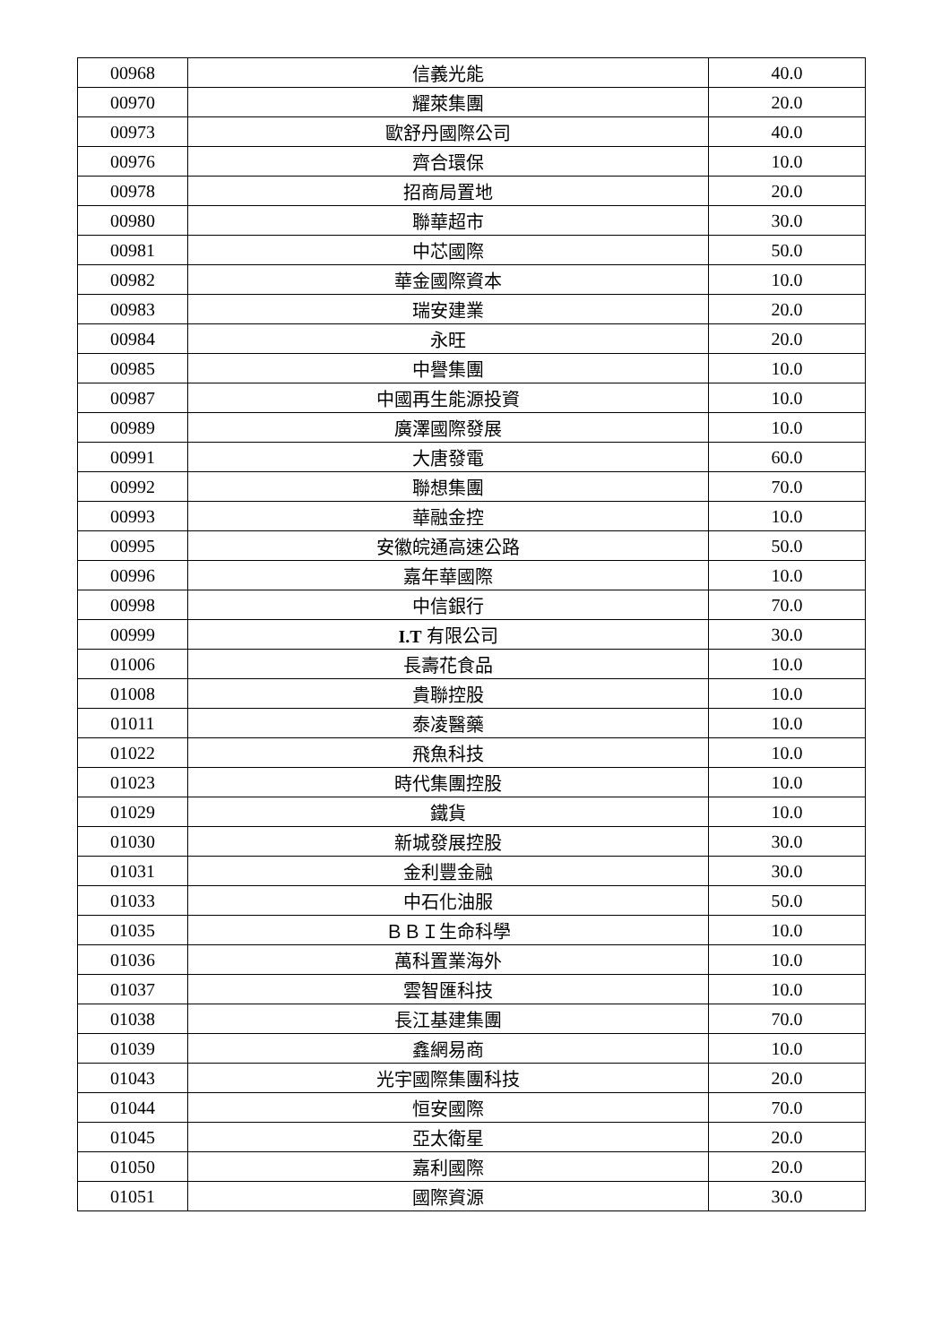| 00968 | 信義光能 | 40.0 |
| 00970 | 耀萊集團 | 20.0 |
| 00973 | 歐舒丹國際公司 | 40.0 |
| 00976 | 齊合環保 | 10.0 |
| 00978 | 招商局置地 | 20.0 |
| 00980 | 聯華超市 | 30.0 |
| 00981 | 中芯國際 | 50.0 |
| 00982 | 華金國際資本 | 10.0 |
| 00983 | 瑞安建業 | 20.0 |
| 00984 | 永旺 | 20.0 |
| 00985 | 中譽集團 | 10.0 |
| 00987 | 中國再生能源投資 | 10.0 |
| 00989 | 廣澤國際發展 | 10.0 |
| 00991 | 大唐發電 | 60.0 |
| 00992 | 聯想集團 | 70.0 |
| 00993 | 華融金控 | 10.0 |
| 00995 | 安徽皖通高速公路 | 50.0 |
| 00996 | 嘉年華國際 | 10.0 |
| 00998 | 中信銀行 | 70.0 |
| 00999 | I.T 有限公司 | 30.0 |
| 01006 | 長壽花食品 | 10.0 |
| 01008 | 貴聯控股 | 10.0 |
| 01011 | 泰凌醫藥 | 10.0 |
| 01022 | 飛魚科技 | 10.0 |
| 01023 | 時代集團控股 | 10.0 |
| 01029 | 鐵貨 | 10.0 |
| 01030 | 新城發展控股 | 30.0 |
| 01031 | 金利豐金融 | 30.0 |
| 01033 | 中石化油服 | 50.0 |
| 01035 | ＢＢＩ生命科學 | 10.0 |
| 01036 | 萬科置業海外 | 10.0 |
| 01037 | 雲智匯科技 | 10.0 |
| 01038 | 長江基建集團 | 70.0 |
| 01039 | 鑫網易商 | 10.0 |
| 01043 | 光宇國際集團科技 | 20.0 |
| 01044 | 恒安國際 | 70.0 |
| 01045 | 亞太衛星 | 20.0 |
| 01050 | 嘉利國際 | 20.0 |
| 01051 | 國際資源 | 30.0 |